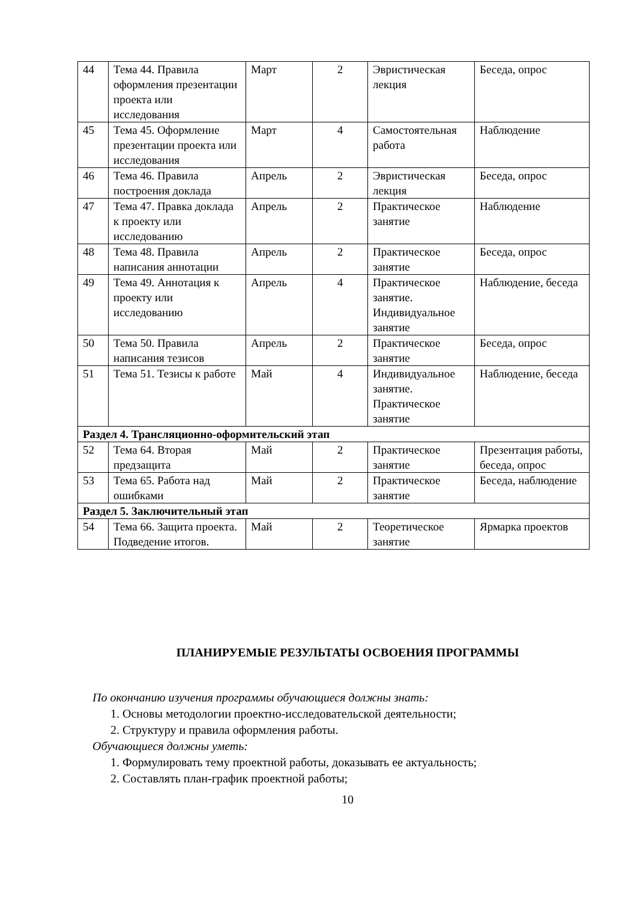| 44 | Тема 44. Правила оформления презентации проекта или исследования | Март | 2 | Эвристическая лекция | Беседа, опрос |
| 45 | Тема 45. Оформление презентации проекта или исследования | Март | 4 | Самостоятельная работа | Наблюдение |
| 46 | Тема 46. Правила построения доклада | Апрель | 2 | Эвристическая лекция | Беседа, опрос |
| 47 | Тема 47. Правка доклада к проекту или исследованию | Апрель | 2 | Практическое занятие | Наблюдение |
| 48 | Тема 48. Правила написания аннотации | Апрель | 2 | Практическое занятие | Беседа, опрос |
| 49 | Тема 49. Аннотация к проекту или исследованию | Апрель | 4 | Практическое занятие. Индивидуальное занятие | Наблюдение, беседа |
| 50 | Тема 50. Правила написания тезисов | Апрель | 2 | Практическое занятие | Беседа, опрос |
| 51 | Тема 51. Тезисы к работе | Май | 4 | Индивидуальное занятие. Практическое занятие | Наблюдение, беседа |
| Раздел 4. Трансляционно-оформительский этап | | | | | |
| 52 | Тема 64. Вторая предзащита | Май | 2 | Практическое занятие | Презентация работы, беседа, опрос |
| 53 | Тема 65. Работа над ошибками | Май | 2 | Практическое занятие | Беседа, наблюдение |
| Раздел 5. Заключительный этап | | | | | |
| 54 | Тема 66. Защита проекта. Подведение итогов. | Май | 2 | Теоретическое занятие | Ярмарка проектов |
ПЛАНИРУЕМЫЕ РЕЗУЛЬТАТЫ ОСВОЕНИЯ ПРОГРАММЫ
По окончанию изучения программы обучающиеся должны знать:
1. Основы методологии проектно-исследовательской деятельности;
2. Структуру и правила оформления работы.
Обучающиеся должны уметь:
1. Формулировать тему проектной работы, доказывать ее актуальность;
2. Составлять план-график проектной работы;
10